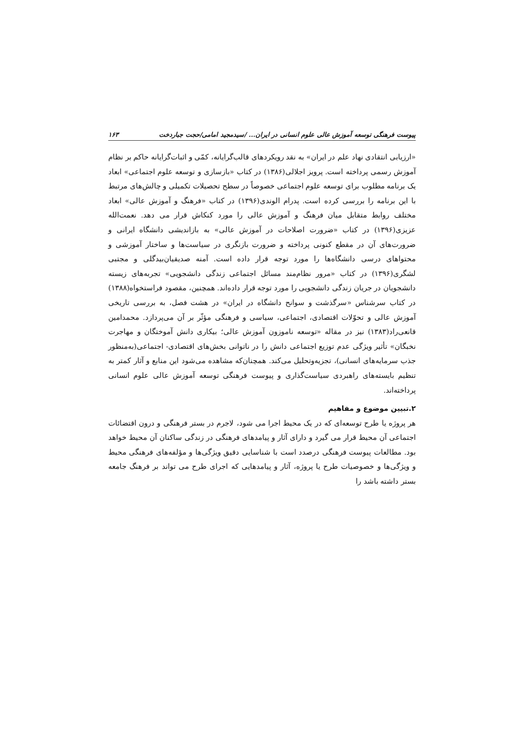پیوست فرهنگی توسعه آموزش عالی علوم انسانی در ایران... /سیدمجید امامی/حجت جباردخت ۱۶۳
«ارزیابی انتقادی نهاد علم در ایران» به نقد رویکردهای قالب‌گرایانه، کمّی و اثبات‌گرایانه حاکم بر نظام آموزش رسمی پرداخته است. پرویز اجلالی(۱۳۸۶) در کتاب «بازسازی و توسعه علوم اجتماعی» ابعاد یک برنامه مطلوب برای توسعه علوم اجتماعی خصوصاً در سطح تحصیلات تکمیلی و چالش‌های مرتبط با این برنامه را بررسی کرده است. پدرام الوندی(۱۳۹۶) در کتاب «فرهنگ و آموزش عالی» ابعاد مختلف روابط متقابل میان فرهنگ و آموزش عالی را مورد کنکاش قرار می دهد. نعمت‌الله عزیزی(۱۳۹۶) در کتاب «ضرورت اصلاحات در آموزش عالی» به بازاندیشی دانشگاه ایرانی و ضرورت‌های آن در مقطع کنونی پرداخته و ضرورت بازنگری در سیاست‌ها و ساختار آموزشی و محتواهای درسی دانشگاه‌ها را مورد توجه قرار داده است. آمنه صدیقیان‌بیدگلی و مجتبی لشگری(۱۳۹۶) در کتاب «مرور نظام‌مند مسائل اجتماعی زندگی دانشجویی» تجربه‌های زیسته دانشجویان در جریان زندگی دانشجویی را مورد توجه قرار داده‌اند. همچنین، مقصود فراستخواه(۱۳۸۸) در کتاب سرشناس «سرگذشت و سوانح دانشگاه در ایران» در هشت فصل، به بررسی تاریخی آموزش عالی و تحوّلات اقتصادی، اجتماعی، سیاسی و فرهنگی مؤثّر بر آن می‌پردازد. محمدامین قانعی‌راد(۱۳۸۳) نیز در مقاله «توسعه ناموزون آموزش عالی؛ بیکاری دانش آموختگان و مهاجرت نخبگان» تأثیر ویژگی عدم توزیع اجتماعی دانش را در ناتوانی بخش‌های اقتصادی- اجتماعی(به‌منظور جذب سرمایه‌های انسانی)، تجزیه‌وتحلیل می‌کند. همچنان‌که مشاهده می‌شود این منابع و آثار کمتر به تنظیم بایسته‌های راهبردی سیاست‌گذاری و پیوست فرهنگی توسعه آموزش عالی علوم انسانی پرداخته‌اند.
۲.تبیین موضوع و مفاهیم
هر پروژه یا طرح توسعه‌ای که در یک محیط اجرا می شود، لاجرم در بستر فرهنگی و درون اقتضائات اجتماعی آن محیط قرار می گیرد و دارای آثار و پیامدهای فرهنگی در زندگی ساکنان آن محیط خواهد بود. مطالعات پیوست فرهنگی درصدد است با شناسایی دقیق ویژگی‌ها و مؤلفه‌های فرهنگی محیط و ویژگی‌ها و خصوصیات طرح یا پروژه، آثار و پیامدهایی که اجرای طرح می تواند بر فرهنگ جامعه بستر داشته باشد را